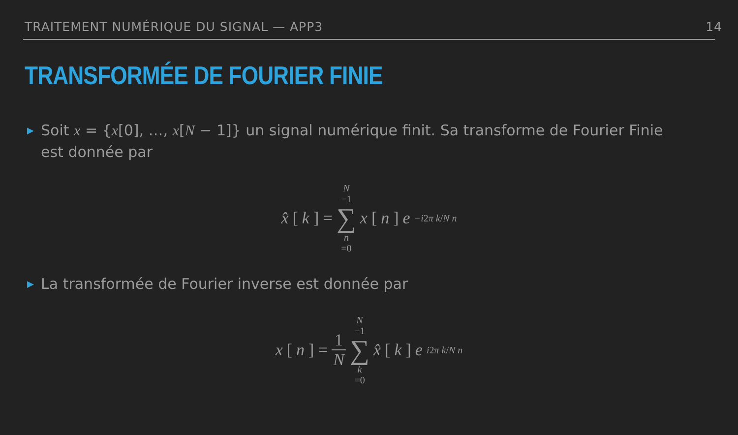TRAITEMENT NUMÉRIQUE DU SIGNAL — APP3 14
TRANSFORMÉE DE FOURIER FINIE
▶ Soit x = {x[0], …, x[N − 1]} un signal numérique finit. Sa transforme de Fourier Finie est donnée par
x̂ [k] = N −1 ∑ n =0 x [n] e<sup>−i2π k/N n</sup>
▶ La transformée de Fourier inverse est donnée par
x [n] = 1 N N −1 ∑ k =0 x̂ [k] e<sup>i2π k/N n</sup>